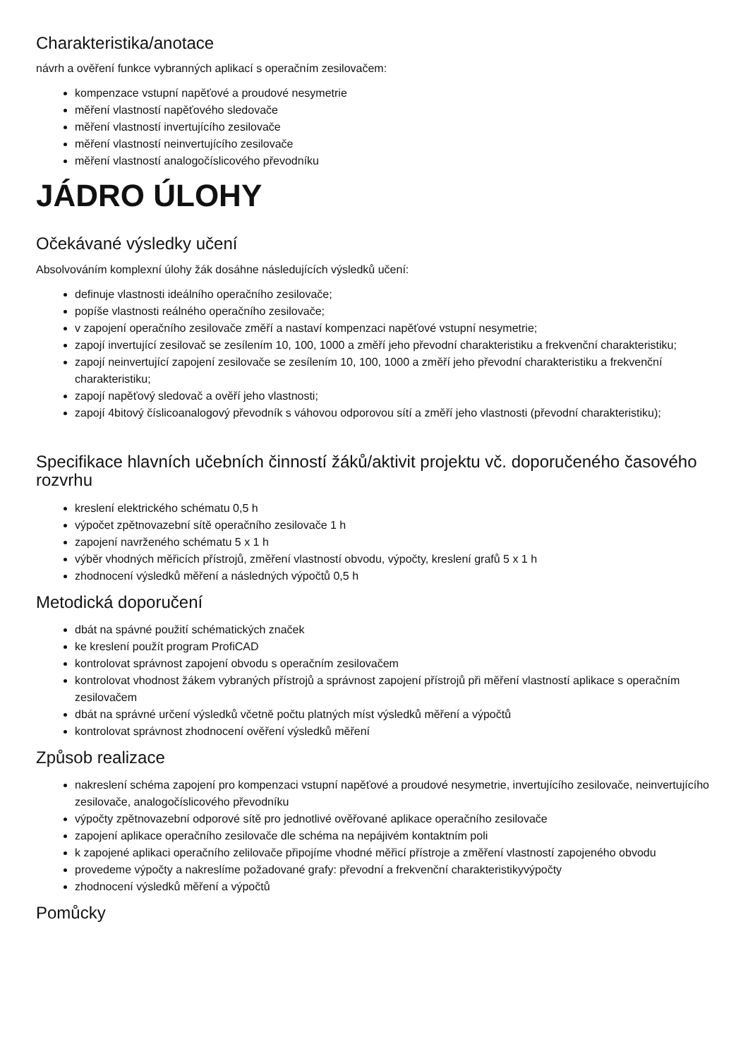Charakteristika/anotace
návrh a ověření funkce vybranných aplikací s operačním zesilovačem:
kompenzace vstupní napěťové a proudové nesymetrie
měření vlastností napěťového sledovače
měření vlastností invertujícího zesilovače
měření vlastností neinvertujícího zesilovače
měření vlastností analogočíslicového převodníku
JÁDRO ÚLOHY
Očekávané výsledky učení
Absolvováním komplexní úlohy žák dosáhne následujících výsledků učení:
definuje vlastnosti ideálního operačního zesilovače;
popíše vlastnosti reálného operačního zesilovače;
v zapojení operačního zesilovače změří a nastaví kompenzaci napěťové vstupní nesymetrie;
zapojí invertující zesilovač se zesílením 10, 100, 1000 a změří jeho převodní charakteristiku a frekvenční charakteristiku;
zapojí neinvertující zapojení zesilovače se zesílením 10, 100, 1000 a změří jeho převodní charakteristiku a frekvenční charakteristiku;
zapojí napěťový sledovač a ověří jeho vlastnosti;
zapojí 4bitový číslicoanalogový převodník s váhovou odporovou sítí a změří jeho vlastnosti (převodní charakteristiku);
Specifikace hlavních učebních činností žáků/aktivit projektu vč. doporučeného časového rozvrhu
kreslení elektrického schématu 0,5 h
výpočet zpětnovazební sítě operačního zesilovače 1 h
zapojení navrženého schématu 5 x 1 h
výběr vhodných měřicích přístrojů, změření vlastností obvodu, výpočty, kreslení grafů 5 x 1 h
zhodnocení výsledků měření a následných výpočtů 0,5 h
Metodická doporučení
dbát na spávné použití schématických značek
ke kreslení použít program ProfiCAD
kontrolovat správnost zapojení obvodu s operačním zesilovačem
kontrolovat vhodnost žákem vybraných přístrojů a správnost zapojení přístrojů při měření vlastností aplikace s operačním zesilovačem
dbát na správné určení výsledků včetně počtu platných míst výsledků měření a výpočtů
kontrolovat správnost zhodnocení ověření výsledků měření
Způsob realizace
nakreslení schéma zapojení pro kompenzaci vstupní napěťové a proudové nesymetrie, invertujícího zesilovače, neinvertujícího zesilovače, analogočíslicového převodníku
výpočty zpětnovazební odporové sítě pro jednotlivé ověřované aplikace operačního zesilovače
zapojení aplikace operačního zesilovače dle schéma na nepájivém kontaktním poli
k zapojené aplikaci operačního zelilovače připojíme vhodné měřicí přístroje a změření vlastností zapojeného obvodu
provedeme výpočty a nakreslíme požadované grafy: převodní a frekvenční charakteristikyvýpočty
zhodnocení výsledků měření a výpočtů
Pomůcky